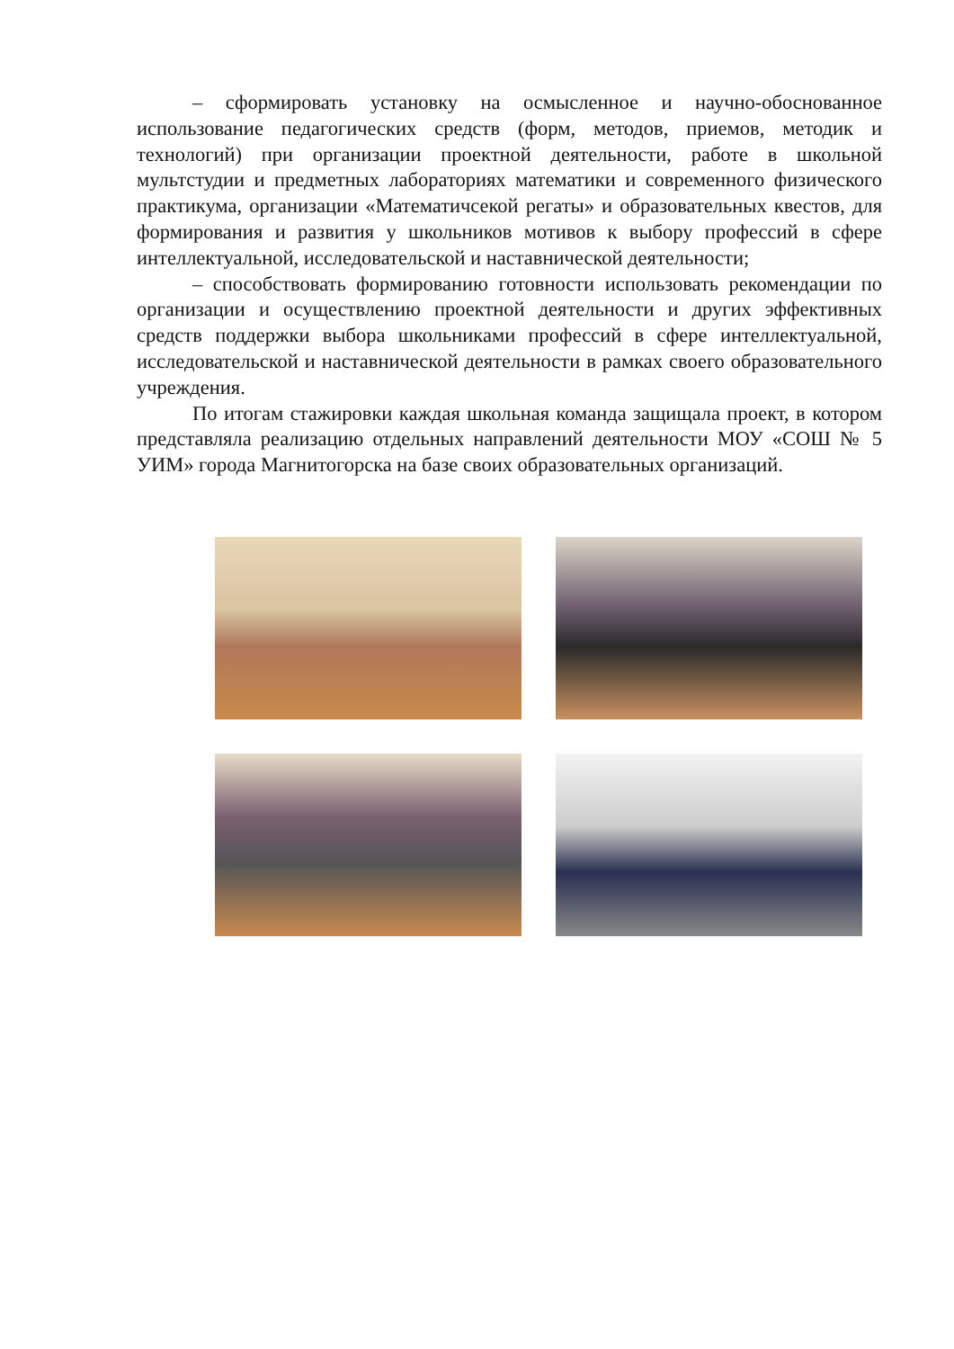– сформировать установку на осмысленное и научно-обоснованное использование педагогических средств (форм, методов, приемов, методик и технологий) при организации проектной деятельности, работе в школьной мультстудии и предметных лабораториях математики и современного физического практикума, организации «Математичсекой регаты» и образовательных квестов, для формирования и развития у школьников мотивов к выбору профессий в сфере интеллектуальной, исследовательской и наставнической деятельности;
– способствовать формированию готовности использовать рекомендации по организации и осуществлению проектной деятельности и других эффективных средств поддержки выбора школьниками профессий в сфере интеллектуальной, исследовательской и наставнической деятельности в рамках своего образовательного учреждения.
По итогам стажировки каждая школьная команда защищала проект, в котором представляла реализацию отдельных направлений деятельности МОУ «СОШ № 5 УИМ» города Магнитогорска на базе своих образовательных организаций.